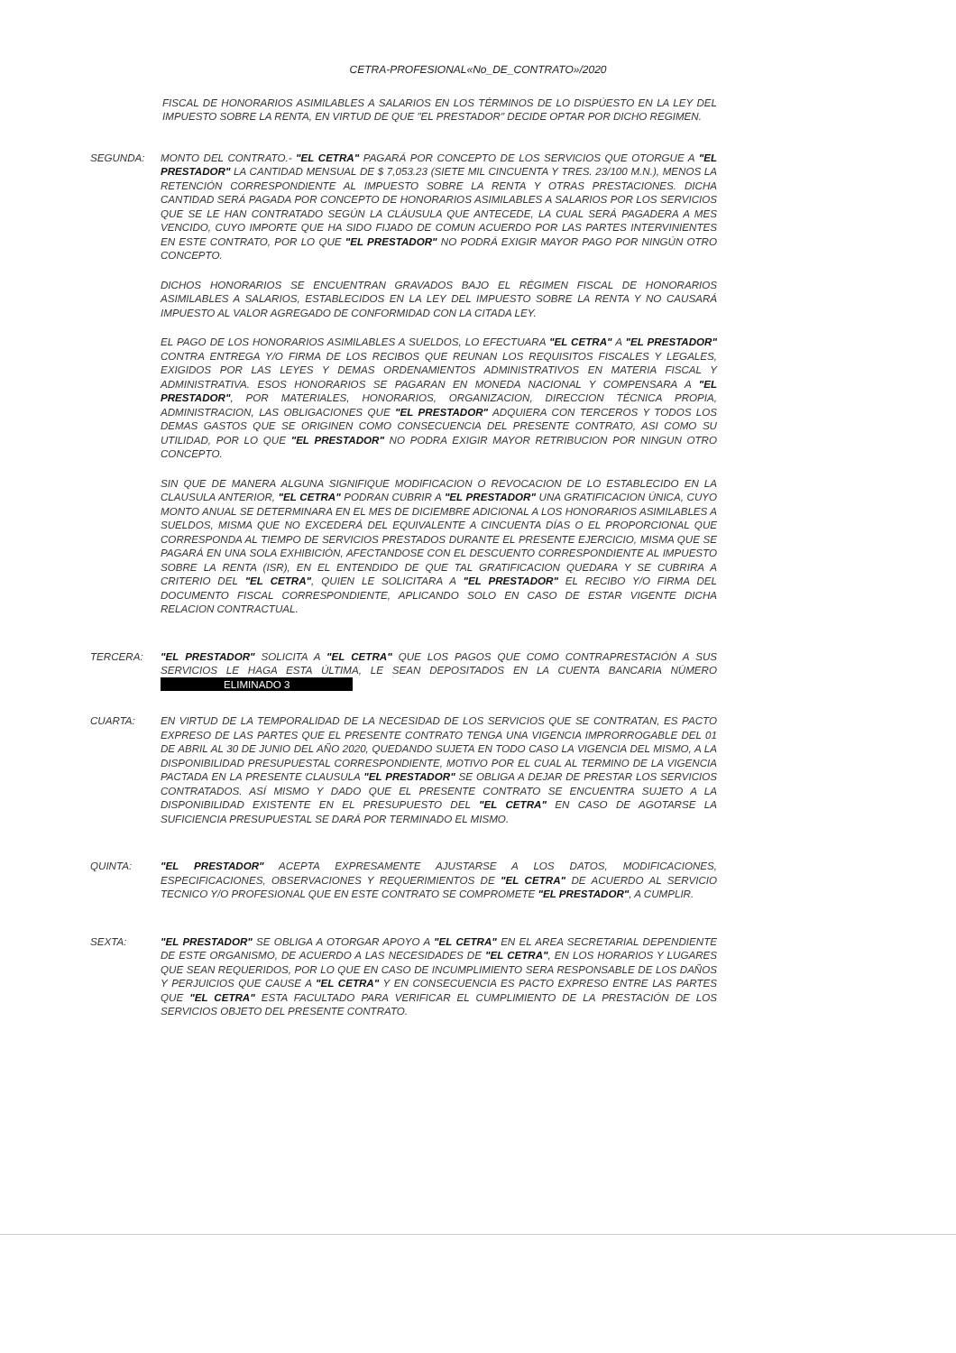CETRA-PROFESIONAL«No_DE_CONTRATO»/2020
FISCAL DE HONORARIOS ASIMILABLES A SALARIOS EN LOS TÉRMINOS DE LO DISPÚESTO EN LA LEY DEL IMPUESTO SOBRE LA RENTA, EN VIRTUD DE QUE "EL PRESTADOR" DECIDE OPTAR POR DICHO REGIMEN.
SEGUNDA: MONTO DEL CONTRATO.- "EL CETRA" PAGARÁ POR CONCEPTO DE LOS SERVICIOS QUE OTORGUE A "EL PRESTADOR" LA CANTIDAD MENSUAL DE $ 7,053.23 (SIETE MIL CINCUENTA Y TRES. 23/100 M.N.), MENOS LA RETENCIÓN CORRESPONDIENTE AL IMPUESTO SOBRE LA RENTA Y OTRAS PRESTACIONES. DICHA CANTIDAD SERÁ PAGADA POR CONCEPTO DE HONORARIOS ASIMILABLES A SALARIOS POR LOS SERVICIOS QUE SE LE HAN CONTRATADO SEGÚN LA CLÁUSULA QUE ANTECEDE, LA CUAL SERÁ PAGADERA A MES VENCIDO, CUYO IMPORTE QUE HA SIDO FIJADO DE COMUN ACUERDO POR LAS PARTES INTERVINIENTES EN ESTE CONTRATO, POR LO QUE "EL PRESTADOR" NO PODRÁ EXIGIR MAYOR PAGO POR NINGÚN OTRO CONCEPTO.
DICHOS HONORARIOS SE ENCUENTRAN GRAVADOS BAJO EL RÉGIMEN FISCAL DE HONORARIOS ASIMILABLES A SALARIOS, ESTABLECIDOS EN LA LEY DEL IMPUESTO SOBRE LA RENTA Y NO CAUSARÁ IMPUESTO AL VALOR AGREGADO DE CONFORMIDAD CON LA CITADA LEY.
EL PAGO DE LOS HONORARIOS ASIMILABLES A SUELDOS, LO EFECTUARA "EL CETRA" A "EL PRESTADOR" CONTRA ENTREGA Y/O FIRMA DE LOS RECIBOS QUE REUNAN LOS REQUISITOS FISCALES Y LEGALES, EXIGIDOS POR LAS LEYES Y DEMAS ORDENAMIENTOS ADMINISTRATIVOS EN MATERIA FISCAL Y ADMINISTRATIVA. ESOS HONORARIOS SE PAGARAN EN MONEDA NACIONAL Y COMPENSARA A "EL PRESTADOR", POR MATERIALES, HONORARIOS, ORGANIZACION, DIRECCION TÉCNICA PROPIA, ADMINISTRACION, LAS OBLIGACIONES QUE "EL PRESTADOR" ADQUIERA CON TERCEROS Y TODOS LOS DEMAS GASTOS QUE SE ORIGINEN COMO CONSECUENCIA DEL PRESENTE CONTRATO, ASI COMO SU UTILIDAD, POR LO QUE "EL PRESTADOR" NO PODRA EXIGIR MAYOR RETRIBUCION POR NINGUN OTRO CONCEPTO.
SIN QUE DE MANERA ALGUNA SIGNIFIQUE MODIFICACION O REVOCACION DE LO ESTABLECIDO EN LA CLAUSULA ANTERIOR, "EL CETRA" PODRAN CUBRIR A "EL PRESTADOR" UNA GRATIFICACION ÚNICA, CUYO MONTO ANUAL SE DETERMINARA EN EL MES DE DICIEMBRE ADICIONAL A LOS HONORARIOS ASIMILABLES A SUELDOS, MISMA QUE NO EXCEDERÁ DEL EQUIVALENTE A CINCUENTA DÍAS O EL PROPORCIONAL QUE CORRESPONDA AL TIEMPO DE SERVICIOS PRESTADOS DURANTE EL PRESENTE EJERCICIO, MISMA QUE SE PAGARÁ EN UNA SOLA EXHIBICIÓN, AFECTANDOSE CON EL DESCUENTO CORRESPONDIENTE AL IMPUESTO SOBRE LA RENTA (ISR), EN EL ENTENDIDO DE QUE TAL GRATIFICACION QUEDARA Y SE CUBRIRA A CRITERIO DEL "EL CETRA", QUIEN LE SOLICITARA A "EL PRESTADOR" EL RECIBO Y/O FIRMA DEL DOCUMENTO FISCAL CORRESPONDIENTE, APLICANDO SOLO EN CASO DE ESTAR VIGENTE DICHA RELACION CONTRACTUAL.
TERCERA: "EL PRESTADOR" SOLICITA A "EL CETRA" QUE LOS PAGOS QUE COMO CONTRAPRESTACIÓN A SUS SERVICIOS LE HAGA ESTA ÚLTIMA, LE SEAN DEPOSITADOS EN LA CUENTA BANCARIA NÚMERO ELIMINADO 3
CUARTA: EN VIRTUD DE LA TEMPORALIDAD DE LA NECESIDAD DE LOS SERVICIOS QUE SE CONTRATAN, ES PACTO EXPRESO DE LAS PARTES QUE EL PRESENTE CONTRATO TENGA UNA VIGENCIA IMPRORROGABLE DEL 01 DE ABRIL AL 30 DE JUNIO DEL AÑO 2020, QUEDANDO SUJETA EN TODO CASO LA VIGENCIA DEL MISMO, A LA DISPONIBILIDAD PRESUPUESTAL CORRESPONDIENTE, MOTIVO POR EL CUAL AL TERMINO DE LA VIGENCIA PACTADA EN LA PRESENTE CLAUSULA "EL PRESTADOR" SE OBLIGA A DEJAR DE PRESTAR LOS SERVICIOS CONTRATADOS. ASÍ MISMO Y DADO QUE EL PRESENTE CONTRATO SE ENCUENTRA SUJETO A LA DISPONIBILIDAD EXISTENTE EN EL PRESUPUESTO DEL "EL CETRA" EN CASO DE AGOTARSE LA SUFICIENCIA PRESUPUESTAL SE DARÁ POR TERMINADO EL MISMO.
QUINTA: "EL PRESTADOR" ACEPTA EXPRESAMENTE AJUSTARSE A LOS DATOS, MODIFICACIONES, ESPECIFICACIONES, OBSERVACIONES Y REQUERIMIENTOS DE "EL CETRA" DE ACUERDO AL SERVICIO TECNICO Y/O PROFESIONAL QUE EN ESTE CONTRATO SE COMPROMETE "EL PRESTADOR", A CUMPLIR.
SEXTA: "EL PRESTADOR" SE OBLIGA A OTORGAR APOYO A "EL CETRA" EN EL AREA SECRETARIAL DEPENDIENTE DE ESTE ORGANISMO, DE ACUERDO A LAS NECESIDADES DE "EL CETRA", EN LOS HORARIOS Y LUGARES QUE SEAN REQUERIDOS, POR LO QUE EN CASO DE INCUMPLIMIENTO SERA RESPONSABLE DE LOS DAÑOS Y PERJUICIOS QUE CAUSE A "EL CETRA" Y EN CONSECUENCIA ES PACTO EXPRESO ENTRE LAS PARTES QUE "EL CETRA" ESTA FACULTADO PARA VERIFICAR EL CUMPLIMIENTO DE LA PRESTACIÓN DE LOS SERVICIOS OBJETO DEL PRESENTE CONTRATO.